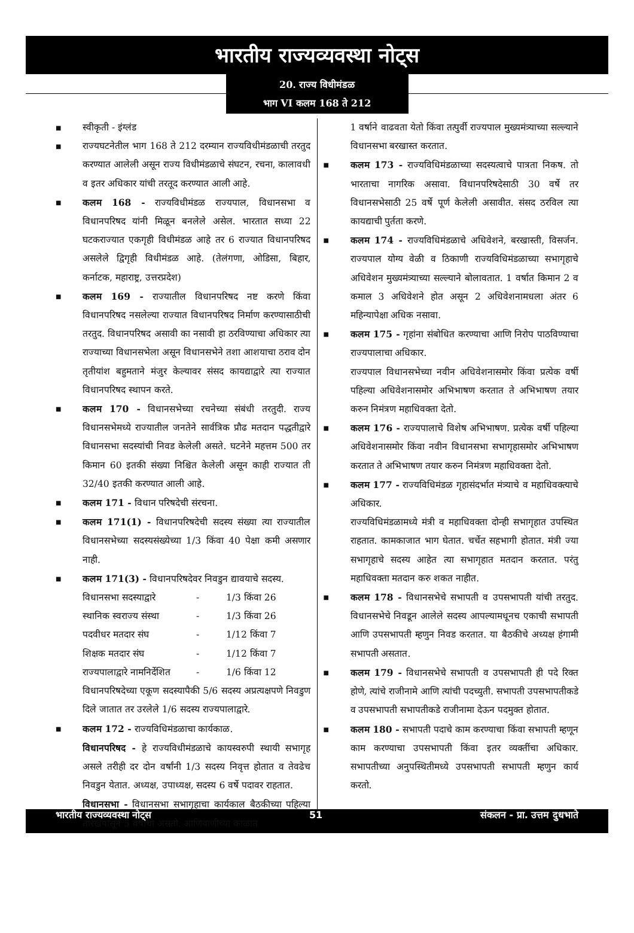भारतीय राज्यव्यवस्था नोट्स
20. राज्य विधीमंडळ
भाग VI कलम 168 ते 212
■ स्वीकृती - इंग्लंड
■ राज्यघटनेतील भाग 168 ते 212 दरम्यान राज्यविधीमंडळाची तरतुद करण्यात आलेली असून राज्य विधीमंडळाचे संघटन, रचना, कालावधी व इतर अधिकार यांची तरतूद करण्यात आली आहे.
■ कलम 168 - राज्यविधीमंडळ राज्यपाल, विधानसभा व विधानपरिषद यांनी मिळून बनलेले असेल. भारतात सध्या 22 घटकराज्यात एकगृही विधीमंडळ आहे तर 6 राज्यात विधानपरिषद असलेले द्विगृही विधीमंडळ आहे. (तेलंगणा, ओडिसा, बिहार, कर्नाटक, महाराष्ट्र, उत्तरप्रदेश)
■ कलम 169 - राज्यातील विधानपरिषद नष्ट करणे किंवा विधानपरिषद नसलेल्या राज्यात विधानपरिषद निर्माण करण्यासाठीची तरतुद. विधानपरिषद असावी का नसावी हा ठरविण्याचा अधिकार त्या राज्याच्या विधानसभेला असून विधानसभेने तशा आशयाचा ठराव दोन तृतीयांश बहुमताने मंजुर केल्यावर संसद कायद्याद्वारे त्या राज्यात विधानपरिषद स्थापन करते.
■ कलम 170 - विधानसभेच्या रचनेच्या संबंधी तरतुदी. राज्य विधानसभेमध्ये राज्यातील जनतेने सार्वत्रिक प्रौढ मतदान पद्धतीद्वारे विधानसभा सदस्यांची निवड केलेली असते. घटनेने महत्तम 500 तर किमान 60 इतकी संख्या निश्चित केलेली असून काही राज्यात ती 32/40 इतकी करण्यात आली आहे.
■ कलम 171 - विधान परिषदेची संरचना.
■ कलम 171(1) - विधानपरिषदेची सदस्य संख्या त्या राज्यातील विधानसभेच्या सदस्यसंख्येच्या 1/3 किंवा 40 पेक्षा कमी असणार नाही.
■ कलम 171(3) - विधानपरिषदेवर निवडुन द्यावयाचे सदस्य.
| विधानसभा सदस्याद्वारे | - | 1/3 किंवा 26 |
| स्थानिक स्वराज्य संस्था | - | 1/3 किंवा 26 |
| पदवीधर मतदार संघ | - | 1/12 किंवा 7 |
| शिक्षक मतदार संघ | - | 1/12 किंवा 7 |
| राज्यपालाद्वारे नामनिर्देशित | - | 1/6 किंवा 12 |
विधानपरिषदेच्या एकूण सदस्यापैकी 5/6 सदस्य अप्रत्यक्षपणे निवडुण दिले जातात तर उरलेले 1/6 सदस्य राज्यपालाद्वारे.
■ कलम 172 - राज्यविधिमंडळाचा कार्यकाळ.
विधानपरिषद - हे राज्यविधीमंडळाचे कायस्वरुपी स्थायी सभागृह असले तरीही दर दोन वर्षांनी 1/3 सदस्य निवृत्त होतात व तेवढेच निवडुन येतात. अध्यक्ष, उपाध्यक्ष, सदस्य 6 वर्षे पदावर राहतात.
विधानसभा - विधानसभा सभागृहाचा कार्यकाल बैठकीच्या पहिल्या तारखेपासून 5 वर्षाचा असतो. आणिबाणीच्या काळात
1 वर्षाने वाढवता येतो किंवा तत्पुर्वी राज्यपाल मुख्यमंत्र्याच्या सल्ल्याने विधानसभा बरखास्त करतात.
■ कलम 173 - राज्यविधिमंडळाच्या सदस्यत्वाचे पात्रता निकष. तो भारताचा नागरिक असावा. विधानपरिषदेसाठी 30 वर्षे तर विधानसभेसाठी 25 वर्षे पूर्ण केलेली असावीत. संसद ठरविल त्या कायद्याची पुर्तता करणे.
■ कलम 174 - राज्यविधिमंडळाचे अधिवेशने, बरखास्ती, विसर्जन. राज्यपाल योग्य वेळी व ठिकाणी राज्यविधिमंडळाच्या सभागृहाचे अधिवेशन मुख्यमंत्र्याच्या सल्ल्याने बोलावतात. 1 वर्षात किमान 2 व कमाल 3 अधिवेशने होत असून 2 अधिवेशनामधला अंतर 6 महिन्यापेक्षा अधिक नसावा.
■ कलम 175 - गृहांना संबोधित करण्याचा आणि निरोप पाठविण्याचा राज्यपालाचा अधिकार.
राज्यपाल विधानसभेच्या नवीन अधिवेशनासमोर किंवा प्रत्येक वर्षी पहिल्या अधिवेशनासमोर अभिभाषण करतात ते अभिभाषण तयार करुन निमंत्रण महाधिवक्ता देतो.
■ कलम 176 - राज्यपालाचे विशेष अभिभाषण. प्रत्येक वर्षी पहिल्या अधिवेशनासमोर किंवा नवीन विधानसभा सभागृहासमोर अभिभाषण करतात ते अभिभाषण तयार करुन निमंत्रण महाधिवक्ता देतो.
■ कलम 177 - राज्यविधिमंडळ गृहासंदर्भात मंत्र्याचे व महाधिवक्त्याचे अधिकार.
राज्यविधिमंडळामध्ये मंत्री व महाधिवक्ता दोन्ही सभागृहात उपस्थित राहतात. कामकाजात भाग घेतात. चर्चेत सहभागी होतात. मंत्री ज्या सभागृहाचे सदस्य आहेत त्या सभागृहात मतदान करतात. परंतु महाधिवक्ता मतदान करु शकत नाहीत.
■ कलम 178 - विधानसभेचे सभापती व उपसभापती यांची तरतुद. विधानसभेचे निवडून आलेले सदस्य आपल्यामधूनच एकाची सभापती आणि उपसभापती म्हणुन निवड करतात. या बैठकीचे अध्यक्ष हंगामी सभापती असतात.
■ कलम 179 - विधानसभेचे सभापती व उपसभापती ही पदे रिक्त होणे, त्यांचे राजीनामे आणि त्यांची पदच्युती. सभापती उपसभापतीकडे व उपसभापती सभापतीकडे राजीनामा देऊन पदमुक्त होतात.
■ कलम 180 - सभापती पदाचे काम करण्याचा किंवा सभापती म्हणून काम करण्याचा उपसभापती किंवा इतर व्यक्तींचा अधिकार. सभापतीच्या अनुपस्थितीमध्ये उपसभापती सभापती म्हणुन कार्य करतो.
भारतीय राज्यव्यवस्था नोट्स 51 संकलन - प्रा. उत्तम दुधभाते